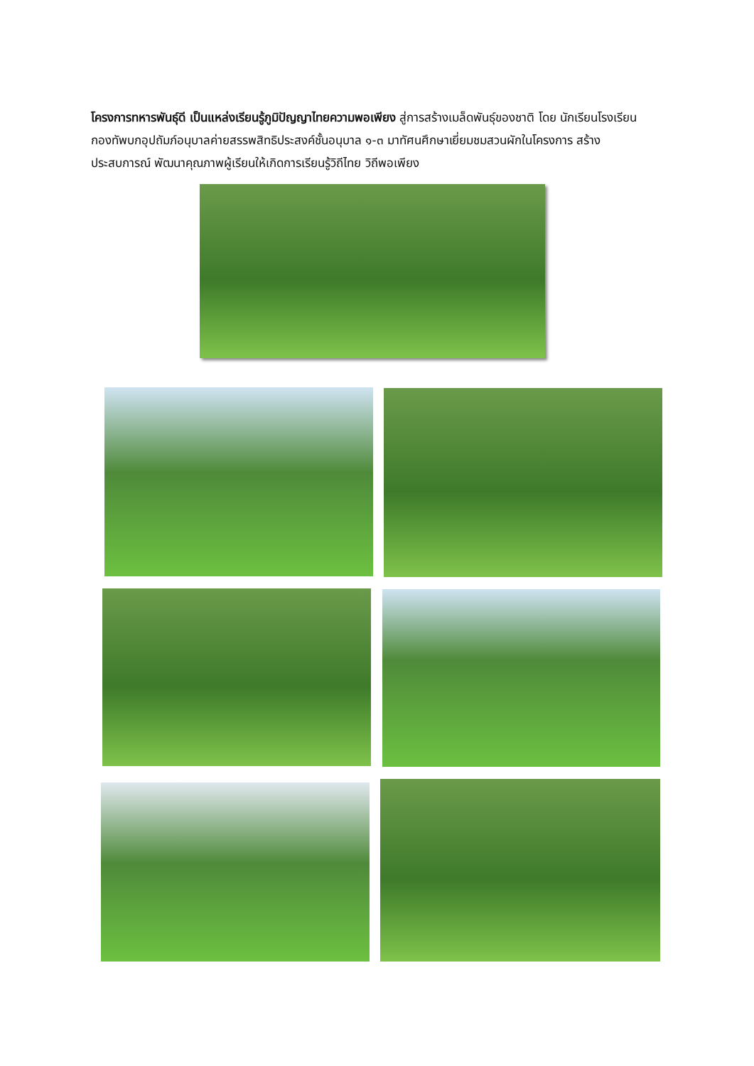โครงการทหารพันธุ์ดี เป็นแหล่งเรียนรู้ภูมิปัญญาไทยความพอเพียง สู่การสร้างเมล็ดพันธุ์ของชาติ โดย นักเรียนโรงเรียนกองทัพบกอุปถัมภ์อนุบาลค่ายสรรพสิทธิประสงค์ชั้นอนุบาล ๑-๓ มาทัศนศึกษาเยี่ยมชมสวนผักในโครงการ สร้างประสบการณ์ พัฒนาคุณภาพผู้เรียนให้เกิดการเรียนรู้วิถีไทย วิถีพอเพียง